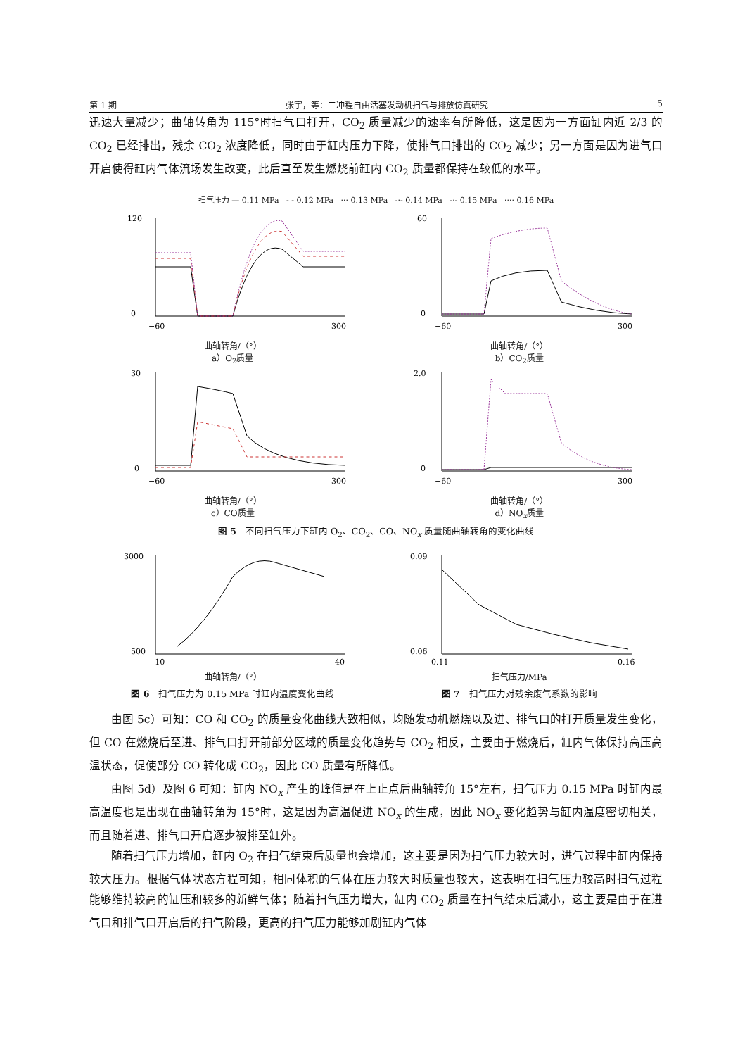第 1 期 张宇，等：二冲程自由活塞发动机扫气与排放仿真研究 5
迅速大量减少；曲轴转角为 115°时扫气口打开，CO<sub>2</sub> 质量减少的速率有所降低，这是因为一方面缸内近 2/3 的 CO<sub>2</sub> 已经排出，残余 CO<sub>2</sub> 浓度降低，同时由于缸内压力下降，使排气口排出的 CO<sub>2</sub> 减少；另一方面是因为进气口开启使得缸内气体流场发生改变，此后直至发生燃烧前缸内 CO<sub>2</sub> 质量都保持在较低的水平。
扫气压力 — 0.11 MPa - - 0.12 MPa ··· 0.13 MPa -·- 0.14 MPa -·- 0.15 MPa ···· 0.16 MPa
120
0
−60
300
曲轴转角/（°）
a）O<sub>2</sub>质量
60
0
−60
300
曲轴转角/（°）
b）CO<sub>2</sub>质量
30
0
−60
300
曲轴转角/（°）
c）CO质量
2.0
0
−60
300
曲轴转角/（°）
d）NO<sub>x</sub>质量
图 5　不同扫气压力下缸内 O<sub>2</sub>、CO<sub>2</sub>、CO、NO<sub>x</sub> 质量随曲轴转角的变化曲线
3000
500
−10
40
曲轴转角/（°）
图 6　扫气压力为 0.15 MPa 时缸内温度变化曲线
0.09
0.06
0.11
0.16
扫气压力/MPa
图 7　扫气压力对残余废气系数的影响
由图 5c）可知：CO 和 CO<sub>2</sub> 的质量变化曲线大致相似，均随发动机燃烧以及进、排气口的打开质量发生变化，但 CO 在燃烧后至进、排气口打开前部分区域的质量变化趋势与 CO<sub>2</sub> 相反，主要由于燃烧后，缸内气体保持高压高温状态，促使部分 CO 转化成 CO<sub>2</sub>，因此 CO 质量有所降低。
由图 5d）及图 6 可知：缸内 NO<sub>x</sub> 产生的峰值是在上止点后曲轴转角 15°左右，扫气压力 0.15 MPa 时缸内最高温度也是出现在曲轴转角为 15°时，这是因为高温促进 NO<sub>x</sub> 的生成，因此 NO<sub>x</sub> 变化趋势与缸内温度密切相关，而且随着进、排气口开启逐步被排至缸外。
随着扫气压力增加，缸内 O<sub>2</sub> 在扫气结束后质量也会增加，这主要是因为扫气压力较大时，进气过程中缸内保持较大压力。根据气体状态方程可知，相同体积的气体在压力较大时质量也较大，这表明在扫气压力较高时扫气过程能够维持较高的缸压和较多的新鲜气体；随着扫气压力增大，缸内 CO<sub>2</sub> 质量在扫气结束后减小，这主要是由于在进气口和排气口开启后的扫气阶段，更高的扫气压力能够加剧缸内气体